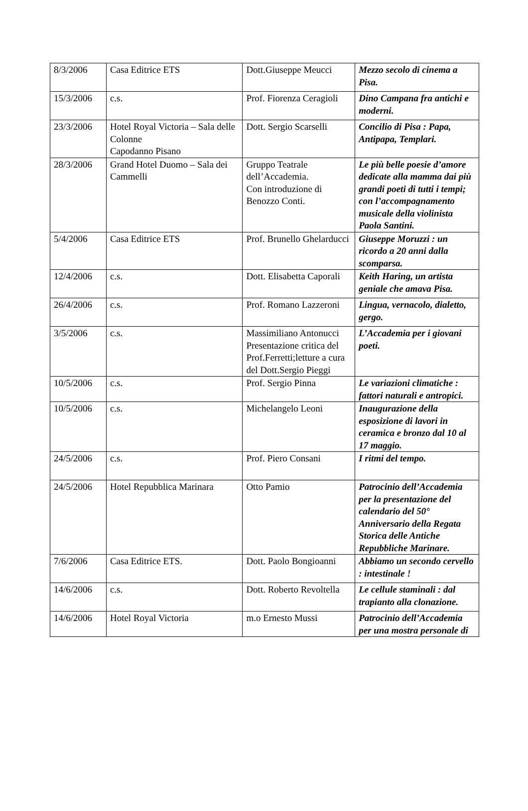| 8/3/2006 | Casa Editrice ETS | Dott.Giuseppe Meucci | Mezzo secolo di cinema a Pisa. |
| 15/3/2006 | c.s. | Prof. Fiorenza Ceragioli | Dino Campana fra antichi e moderni. |
| 23/3/2006 | Hotel Royal Victoria – Sala delle Colonne Capodanno Pisano | Dott. Sergio Scarselli | Concilio di Pisa : Papa, Antipapa, Templari. |
| 28/3/2006 | Grand Hotel Duomo – Sala dei Cammelli | Gruppo Teatrale dell’Accademia. Con introduzione di Benozzo Conti. | Le più belle poesie d’amore dedicate alla mamma dai più grandi poeti di tutti i tempi; con l’accompagnamento musicale della violinista Paola Santini. |
| 5/4/2006 | Casa Editrice ETS | Prof. Brunello Ghelarducci | Giuseppe Moruzzi : un ricordo a 20 anni dalla scomparsa. |
| 12/4/2006 | c.s. | Dott. Elisabetta Caporali | Keith Haring, un artista geniale che amava Pisa. |
| 26/4/2006 | c.s. | Prof. Romano Lazzeroni | Lingua, vernacolo, dialetto, gergo. |
| 3/5/2006 | c.s. | Massimiliano Antonucci Presentazione critica del Prof.Ferretti;letture a cura del Dott.Sergio Pieggi | L’Accademia per i giovani poeti. |
| 10/5/2006 | c.s. | Prof. Sergio Pinna | Le variazioni climatiche : fattori naturali e antropici. |
| 10/5/2006 | c.s. | Michelangelo Leoni | Inaugurazione della esposizione di lavori in ceramica e bronzo dal 10 al 17 maggio. |
| 24/5/2006 | c.s. | Prof. Piero Consani | I ritmi del tempo. |
| 24/5/2006 | Hotel Repubblica Marinara | Otto Pamio | Patrocinio dell’Accademia per la presentazione del calendario del 50° Anniversario della Regata Storica delle Antiche Repubbliche Marinare. |
| 7/6/2006 | Casa Editrice ETS. | Dott. Paolo Bongioanni | Abbiamo un secondo cervello : intestinale ! |
| 14/6/2006 | c.s. | Dott. Roberto Revoltella | Le cellule staminali : dal trapianto alla clonazione. |
| 14/6/2006 | Hotel Royal Victoria | m.o Ernesto Mussi | Patrocinio dell’Accademia per una mostra personale di |